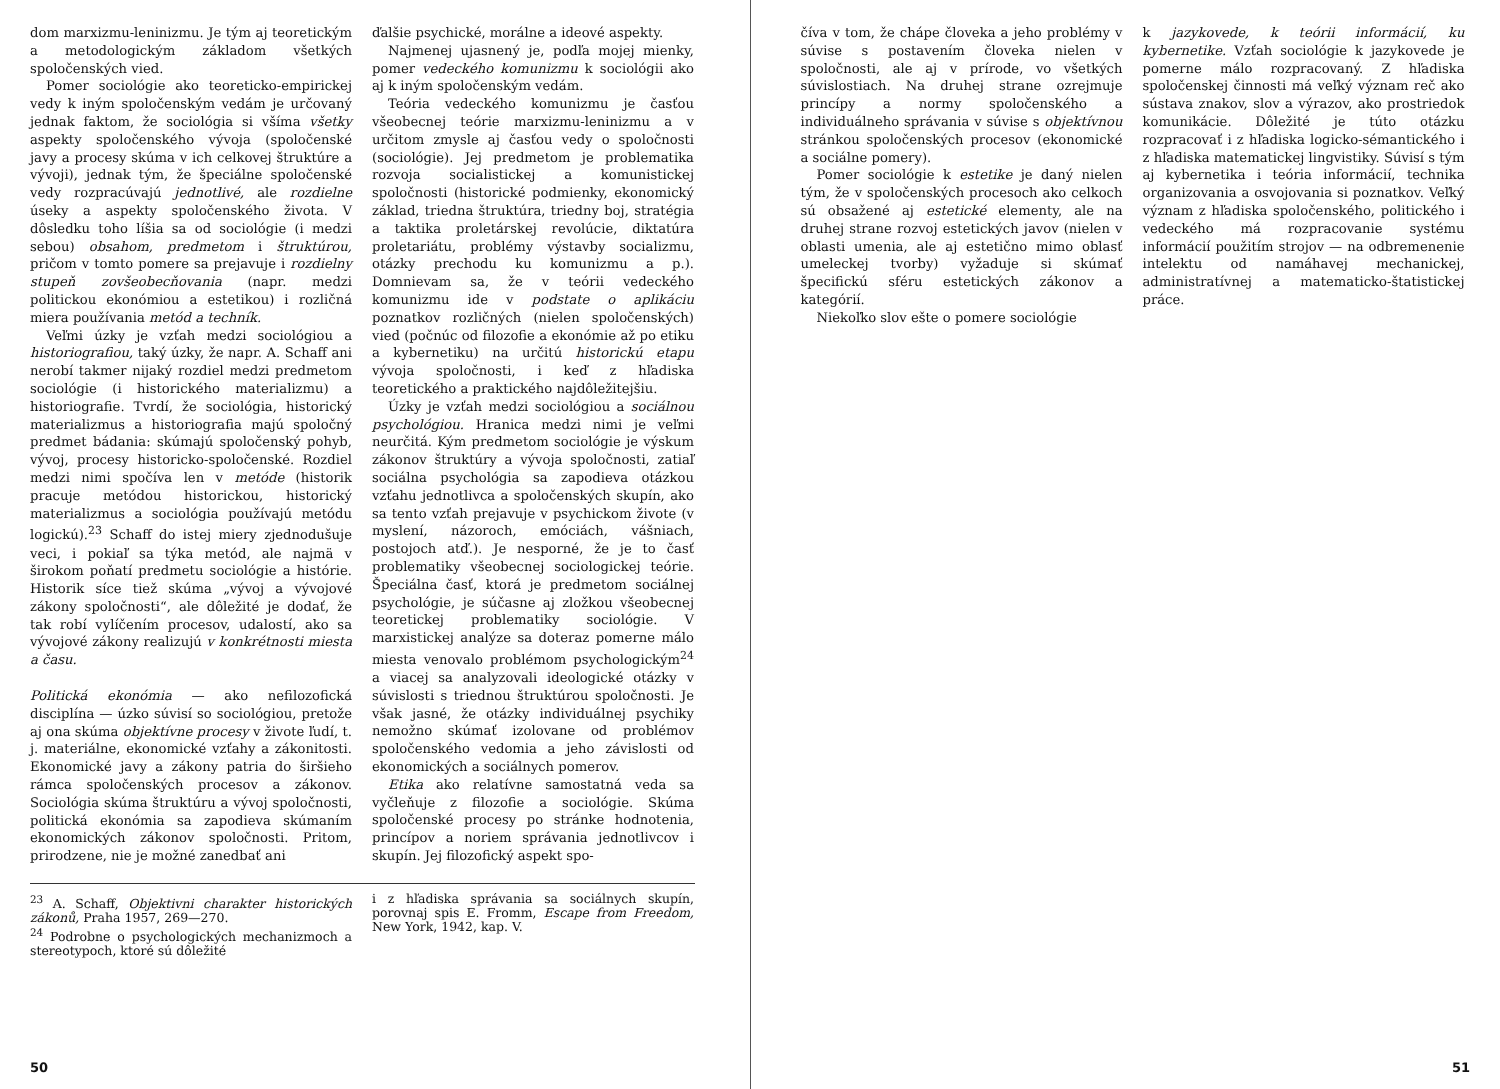dom marxizmu-leninizmu. Je tým aj teoretickým a metodologickým základom všetkých spoločenských vied.
Pomer sociológie ako teoreticko-empirickej vedy k iným spoločenským vedám je určovaný jednak faktom, že sociológia si všíma všetky aspekty spoločenského vývoja (spoločenské javy a procesy skúma v ich celkovej štruktúre a vývoji), jednak tým, že špeciálne spoločenské vedy rozpracúvajú jednotlivé, ale rozdielne úseky a aspekty spoločenského života. V dôsledku toho líšia sa od sociológie (i medzi sebou) obsahom, predmetom i štruktúrou, pričom v tomto pomere sa prejavuje i rozdielny stupeň zovšeobecňovania (napr. medzi politickou ekonómiou a estetikou) i rozličná miera používania metód a techník.
Veľmi úzky je vzťah medzi sociológiou a historiografiou, taký úzky, že napr. A. Schaff ani nerobí takmer nijaký rozdiel medzi predmetom sociológie (i historického materializmu) a historiografie. Tvrdí, že sociológia, historický materializmus a historiografia majú spoločný predmet bádania: skúmajú spoločenský pohyb, vývoj, procesy historicko-spoločenské. Rozdiel medzi nimi spočíva len v metóde (historik pracuje metódou historickou, historický materializmus a sociológia používajú metódu logickú).<sup>23</sup> Schaff do istej miery zjednodušuje veci, i pokiaľ sa týka metód, ale najmä v širokom poňatí predmetu sociológie a histórie. Historik síce tiež skúma „vývoj a vývojové zákony spoločnosti“, ale dôležité je dodať, že tak robí vylíčením procesov, udalostí, ako sa vývojové zákony realizujú v konkrétnosti miesta a času.
Politická ekonómia — ako nefilozofická disciplína — úzko súvisí so sociológiou, pretože aj ona skúma objektívne procesy v živote ľudí, t. j. materiálne, ekonomické vzťahy a zákonitosti. Ekonomické javy a zákony patria do širšieho rámca spoločenských procesov a zákonov. Sociológia skúma štruktúru a vývoj spoločnosti, politická ekonómia sa zapodieva skúmaním ekonomických zákonov spoločnosti. Pritom, prirodzene, nie je možné zanedbať ani
ďalšie psychické, morálne a ideové aspekty.
Najmenej ujasnený je, podľa mojej mienky, pomer vedeckého komunizmu k sociológii ako aj k iným spoločenským vedám.
Teória vedeckého komunizmu je časťou všeobecnej teórie marxizmu-leninizmu a v určitom zmysle aj časťou vedy o spoločnosti (sociológie). Jej predmetom je problematika rozvoja socialistickej a komunistickej spoločnosti (historické podmienky, ekonomický základ, triedna štruktúra, triedny boj, stratégia a taktika proletárskej revolúcie, diktatúra proletariátu, problémy výstavby socializmu, otázky prechodu ku komunizmu a p.). Domnievam sa, že v teórii vedeckého komunizmu ide v podstate o aplikáciu poznatkov rozličných (nielen spoločenských) vied (počnúc od filozofie a ekonómie až po etiku a kybernetiku) na určitú historickú etapu vývoja spoločnosti, i keď z hľadiska teoretického a praktického najdôležitejšiu.
Úzky je vzťah medzi sociológiou a sociálnou psychológiou. Hranica medzi nimi je veľmi neurčitá. Kým predmetom sociológie je výskum zákonov štruktúry a vývoja spoločnosti, zatiaľ sociálna psychológia sa zapodieva otázkou vzťahu jednotlivca a spoločenských skupín, ako sa tento vzťah prejavuje v psychickom živote (v myslení, názoroch, emóciách, vášniach, postojoch atď.). Je nesporné, že je to časť problematiky všeobecnej sociologickej teórie. Špeciálna časť, ktorá je predmetom sociálnej psychológie, je súčasne aj zložkou všeobecnej teoretickej problematiky sociológie. V marxistickej analýze sa doteraz pomerne málo miesta venovalo problémom psychologickým<sup>24</sup> a viacej sa analyzovali ideologické otázky v súvislosti s triednou štruktúrou spoločnosti. Je však jasné, že otázky individuálnej psychiky nemožno skúmať izolovane od problémov spoločenského vedomia a jeho závislosti od ekonomických a sociálnych pomerov.
Etika ako relatívne samostatná veda sa vyčleňuje z filozofie a sociológie. Skúma spoločenské procesy po stránke hodnotenia, princípov a noriem správania jednotlivcov i skupín. Jej filozofický aspekt spo-
<sup>23</sup> A. Schaff, Objektivni charakter historických zákonů, Praha 1957, 269—270.
<sup>24</sup> Podrobne o psychologických mechanizmoch a stereotypoch, ktoré sú dôležité
i z hľadiska správania sa sociálnych skupín, porovnaj spis E. Fromm, Escape from Freedom, New York, 1942, kap. V.
50
číva v tom, že chápe človeka a jeho problémy v súvise s postavením človeka nielen v spoločnosti, ale aj v prírode, vo všetkých súvislostiach. Na druhej strane ozrejmuje princípy a normy spoločenského a individuálneho správania v súvise s objektívnou stránkou spoločenských procesov (ekonomické a sociálne pomery).
Pomer sociológie k estetike je daný nielen tým, že v spoločenských procesoch ako celkoch sú obsažené aj estetické elementy, ale na druhej strane rozvoj estetických javov (nielen v oblasti umenia, ale aj estetično mimo oblasť umeleckej tvorby) vyžaduje si skúmať špecifickú sféru estetických zákonov a kategórií.
Niekoľko slov ešte o pomere sociológie
k jazykovede, k teórii informácií, ku kybernetike. Vzťah sociológie k jazykovede je pomerne málo rozpracovaný. Z hľadiska spoločenskej činnosti má veľký význam reč ako sústava znakov, slov a výrazov, ako prostriedok komunikácie. Dôležité je túto otázku rozpracovať i z hľadiska logicko-sémantického i z hľadiska matematickej lingvistiky. Súvisí s tým aj kybernetika i teória informácií, technika organizovania a osvojovania si poznatkov. Veľký význam z hľadiska spoločenského, politického i vedeckého má rozpracovanie systému informácií použitím strojov — na odbremenenie intelektu od namáhavej mechanickej, administratívnej a matematicko-štatistickej práce.
51